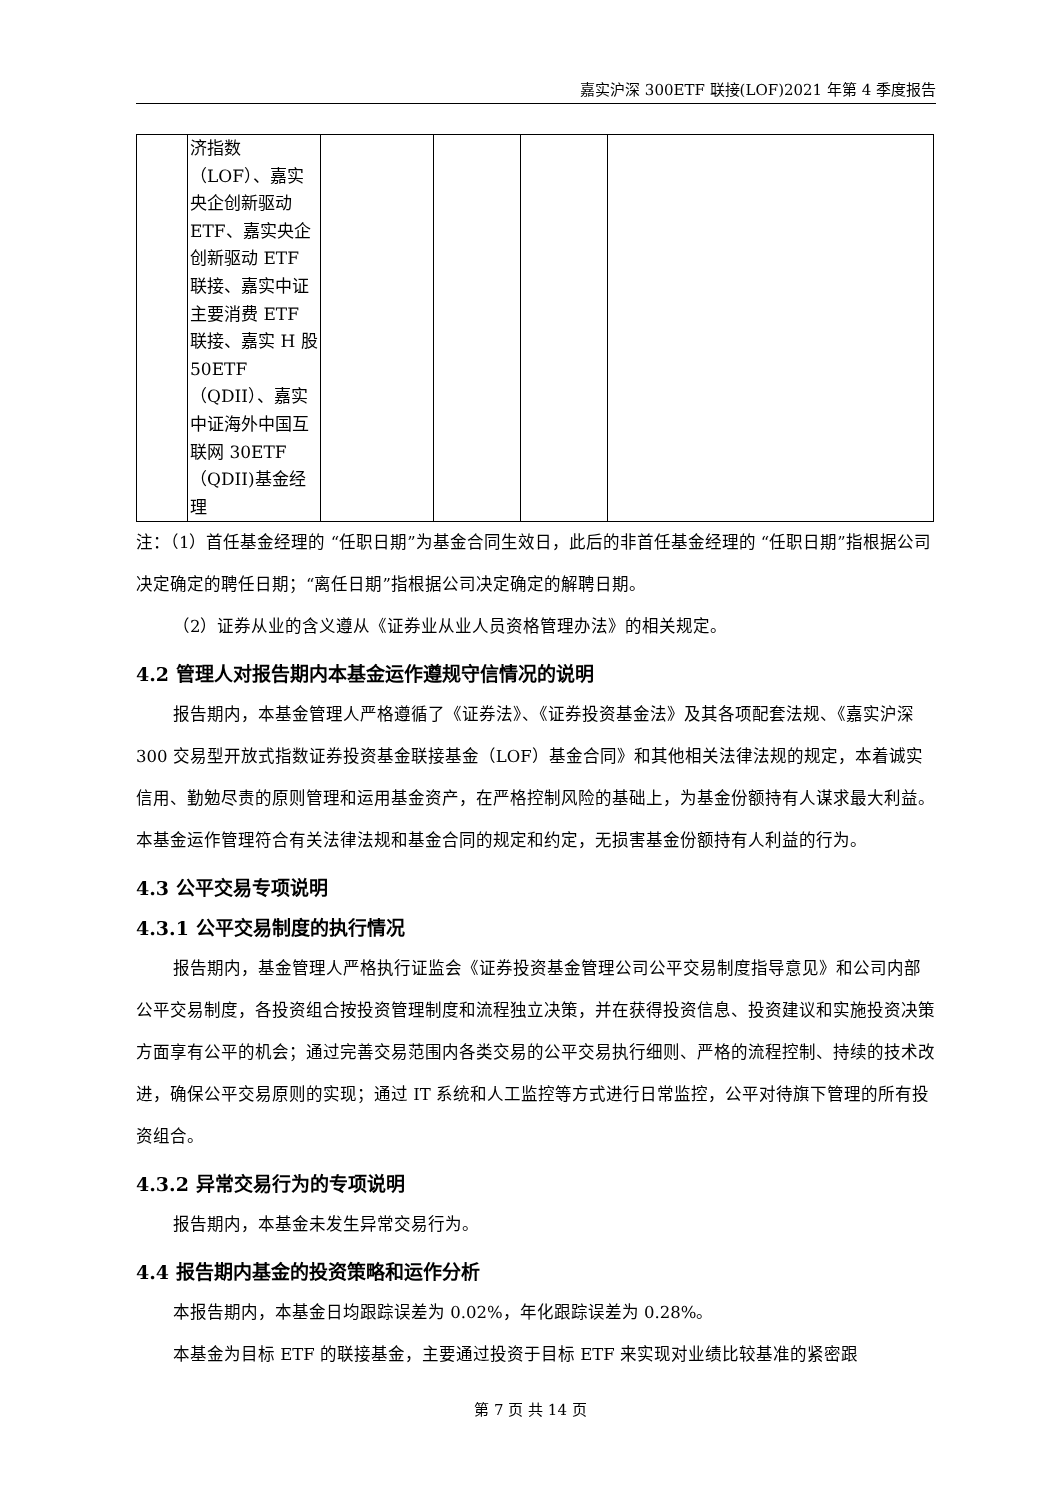嘉实沪深 300ETF 联接(LOF)2021 年第 4 季度报告
| | 济指数（LOF）、嘉实央企创新驱动 ETF、嘉实央企创新驱动 ETF 联接、嘉实中证主要消费 ETF 联接、嘉实 H 股 50ETF （QDII）、嘉实中证海外中国互联网 30ETF （QDII)基金经理 | | | | |
注：（1）首任基金经理的 “任职日期”为基金合同生效日，此后的非首任基金经理的 “任职日期”指根据公司决定确定的聘任日期；“离任日期”指根据公司决定确定的解聘日期。
（2）证券从业的含义遵从《证券业从业人员资格管理办法》的相关规定。
4.2 管理人对报告期内本基金运作遵规守信情况的说明
报告期内，本基金管理人严格遵循了《证券法》、《证券投资基金法》及其各项配套法规、《嘉实沪深 300 交易型开放式指数证券投资基金联接基金（LOF）基金合同》和其他相关法律法规的规定，本着诚实信用、勤勉尽责的原则管理和运用基金资产，在严格控制风险的基础上，为基金份额持有人谋求最大利益。本基金运作管理符合有关法律法规和基金合同的规定和约定，无损害基金份额持有人利益的行为。
4.3 公平交易专项说明
4.3.1 公平交易制度的执行情况
报告期内，基金管理人严格执行证监会《证券投资基金管理公司公平交易制度指导意见》和公司内部公平交易制度，各投资组合按投资管理制度和流程独立决策，并在获得投资信息、投资建议和实施投资决策方面享有公平的机会；通过完善交易范围内各类交易的公平交易执行细则、严格的流程控制、持续的技术改进，确保公平交易原则的实现；通过 IT 系统和人工监控等方式进行日常监控，公平对待旗下管理的所有投资组合。
4.3.2 异常交易行为的专项说明
报告期内，本基金未发生异常交易行为。
4.4 报告期内基金的投资策略和运作分析
本报告期内，本基金日均跟踪误差为 0.02%，年化跟踪误差为 0.28%。
本基金为目标 ETF 的联接基金，主要通过投资于目标 ETF 来实现对业绩比较基准的紧密跟
第 7 页 共 14 页